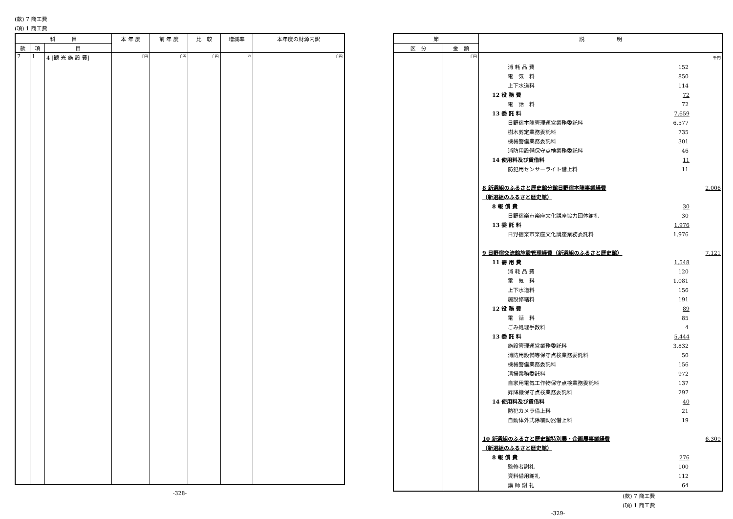(款) 7 商工費
(項) 1 商工費
| 科 目 | | | 本 年 度 | 前 年 度 | 比 較 | 増減率 | 本年度の財源内訳 |
| --- | --- | --- | --- | --- | --- | --- | --- |
| 款 | 項 | 目 | | | | | |
| 7 | 1 | 4 [観 光 施 設 費] | 千円 | 千円 | 千円 | % | 千円 |
-328-
| 節 | | 説 明 |
| --- | --- | --- |
| 区 分 | 金 額 | |
| | 千円 | 千円 消 耗 品 費 152 電 気 料 850 上下水道料 114 12 役 務 費 72 電 話 料 72 13 委 託 料 7,659 日野宿本陣管理運営業務委託料 6,577 樹木剪定業務委託料 735 機械警備業務委託料 301 消防用設備保守点検業務委託料 46 14 使用料及び賃借料 11 防犯用センサーライト借上料 11 8 新選組のふるさと歴史館分館日野宿本陣事業経費 2,006 （新選組のふるさと歴史館） 8 報 償 費 30 日野宿楽市楽座文化講座協力団体謝礼 30 13 委 託 料 1,976 日野宿楽市楽座文化講座業務委託料 1,976 9 日野宿交流館施設管理経費（新選組のふるさと歴史館） 7,121 11 需 用 費 1,548 消 耗 品 費 120 電 気 料 1,081 上下水道料 156 施設修繕料 191 12 役 務 費 89 電 話 料 85 ごみ処理手数料 4 13 委 託 料 5,444 施設管理運営業務委託料 3,832 消防用設備等保守点検業務委託料 50 機械警備業務委託料 156 清掃業務委託料 972 自家用電気工作物保守点検業務委託料 137 昇降機保守点検業務委託料 297 14 使用料及び賃借料 40 防犯カメラ借上料 21 自動体外式除細動器借上料 19 10 新選組のふるさと歴史館特別展・企画展事業経費 6,309 （新選組のふるさと歴史館） 8 報 償 費 276 監修者謝礼 100 資料借用謝礼 112 講 師 謝 礼 64 |
(款) 7 商工費
(項) 1 商工費
-329-